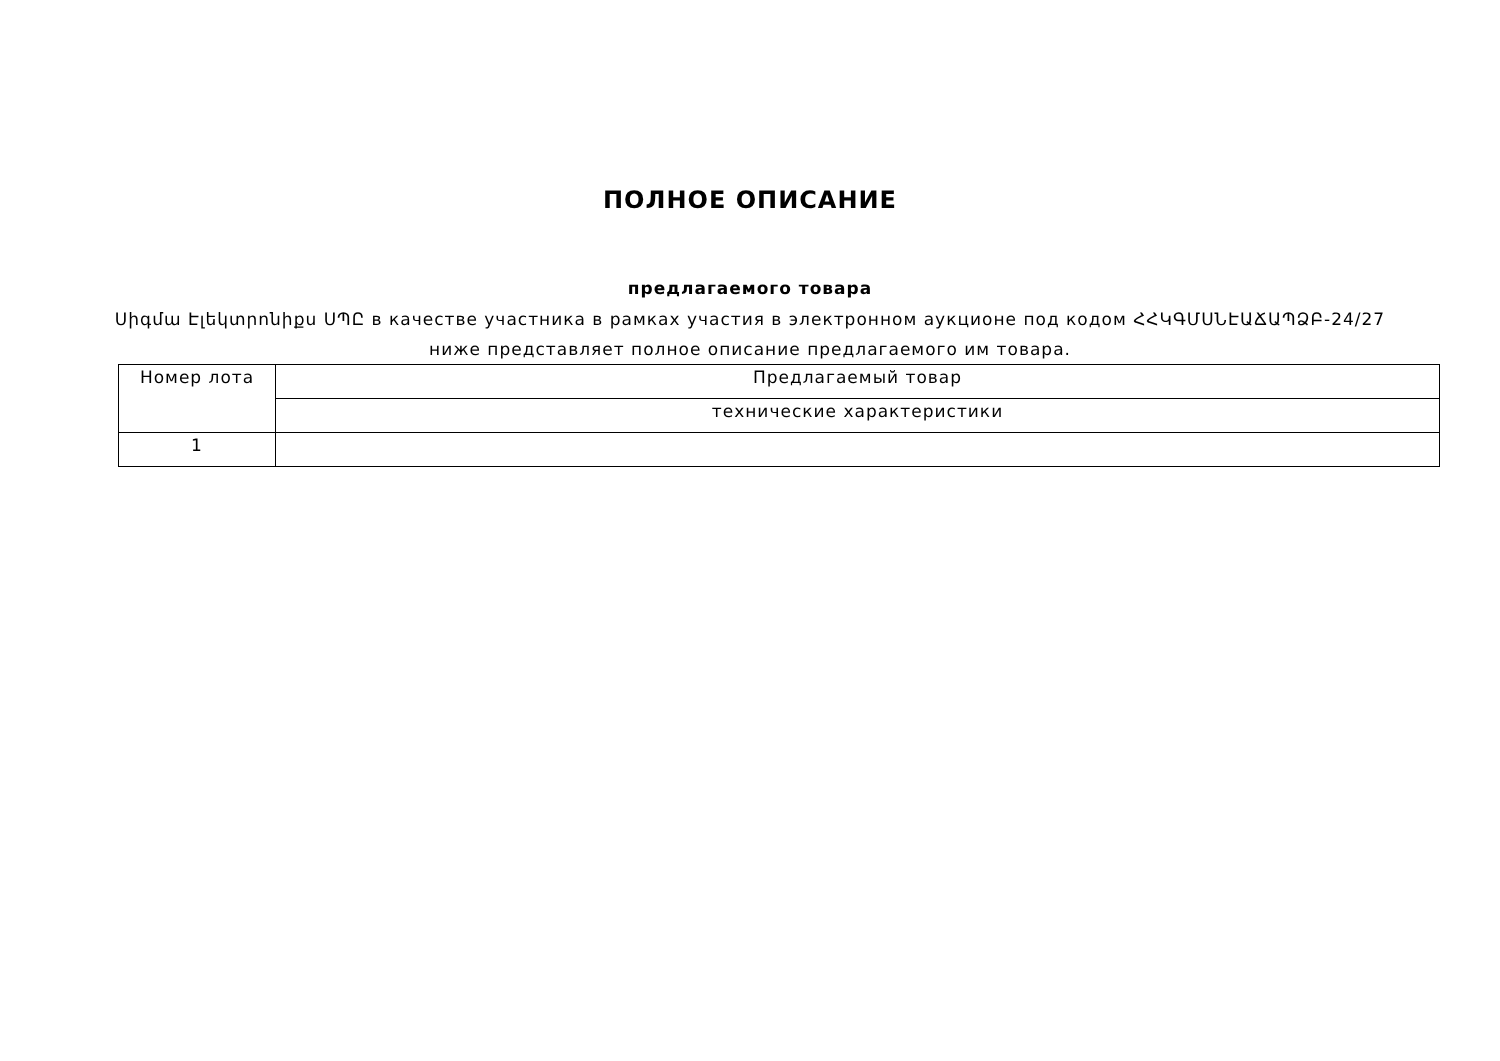ПОЛНОЕ ОПИСАНИЕ
предлагаемого товара
Սիգմա Էլեկտրոնիքս ՍՊԸ в качестве участника в рамках участия в электронном аукционе под кодом ՀՀԿԳՄՍՆԷԱՃԱՊՁԲ-24/27 ниже представляет полное описание предлагаемого им товара.
| Номер лота | Предлагаемый товар |
| --- | --- |
| | технические характеристики |
| 1 | |